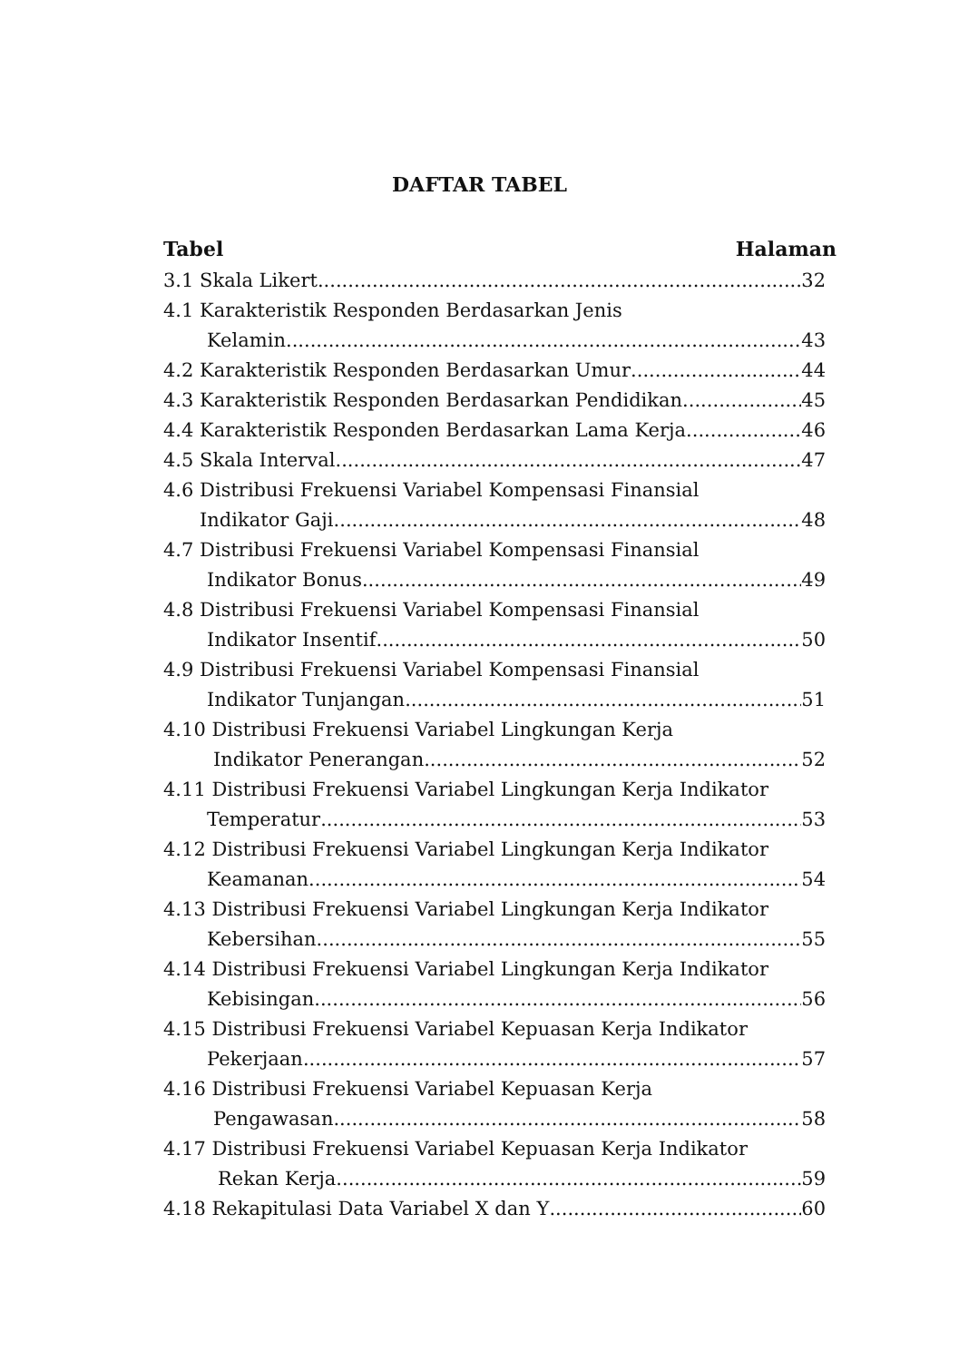DAFTAR TABEL
Tabel Halaman
3.1 Skala Likert 32
4.1 Karakteristik Responden Berdasarkan Jenis
Kelamin 43
4.2 Karakteristik Responden Berdasarkan Umur 44
4.3 Karakteristik Responden Berdasarkan Pendidikan 45
4.4 Karakteristik Responden Berdasarkan Lama Kerja 46
4.5 Skala Interval 47
4.6 Distribusi Frekuensi Variabel Kompensasi Finansial
Indikator Gaji 48
4.7 Distribusi Frekuensi Variabel Kompensasi Finansial
Indikator Bonus 49
4.8 Distribusi Frekuensi Variabel Kompensasi Finansial
Indikator Insentif 50
4.9 Distribusi Frekuensi Variabel Kompensasi Finansial
Indikator Tunjangan 51
4.10 Distribusi Frekuensi Variabel Lingkungan Kerja
Indikator Penerangan 52
4.11 Distribusi Frekuensi Variabel Lingkungan Kerja Indikator
Temperatur 53
4.12 Distribusi Frekuensi Variabel Lingkungan Kerja Indikator
Keamanan 54
4.13 Distribusi Frekuensi Variabel Lingkungan Kerja Indikator
Kebersihan 55
4.14 Distribusi Frekuensi Variabel Lingkungan Kerja Indikator
Kebisingan 56
4.15 Distribusi Frekuensi Variabel Kepuasan Kerja Indikator
Pekerjaan 57
4.16 Distribusi Frekuensi Variabel Kepuasan Kerja
Pengawasan 58
4.17 Distribusi Frekuensi Variabel Kepuasan Kerja Indikator
Rekan Kerja 59
4.18 Rekapitulasi Data Variabel X dan Y 60